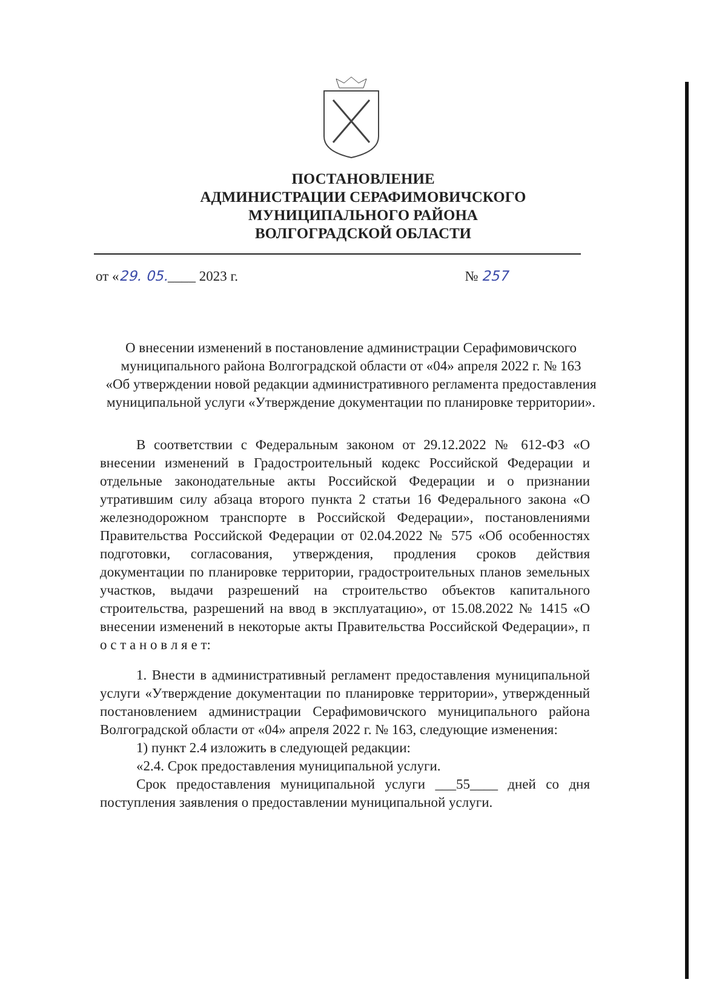ПОСТАНОВЛЕНИЕ
АДМИНИСТРАЦИИ СЕРАФИМОВИЧСКОГО
МУНИЦИПАЛЬНОГО РАЙОНА
ВОЛГОГРАДСКОЙ ОБЛАСТИ
от «29. 05.____ 2023 г. № 257
О внесении изменений в постановление администрации Серафимовичского муниципального района Волгоградской области от «04» апреля 2022 г. № 163
«Об утверждении новой редакции административного регламента предоставления муниципальной услуги «Утверждение документации по планировке территории».
В соответствии с Федеральным законом от 29.12.2022 № 612-ФЗ «О внесении изменений в Градостроительный кодекс Российской Федерации и отдельные законодательные акты Российской Федерации и о признании утратившим силу абзаца второго пункта 2 статьи 16 Федерального закона «О железнодорожном транспорте в Российской Федерации», постановлениями Правительства Российской Федерации от 02.04.2022 № 575 «Об особенностях подготовки, согласования, утверждения, продления сроков действия документации по планировке территории, градостроительных планов земельных участков, выдачи разрешений на строительство объектов капитального строительства, разрешений на ввод в эксплуатацию», от 15.08.2022 № 1415 «О внесении изменений в некоторые акты Правительства Российской Федерации», п о с т а н о в л я е т:
1. Внести в административный регламент предоставления муниципальной услуги «Утверждение документации по планировке территории», утвержденный постановлением администрации Серафимовичского муниципального района Волгоградской области от «04» апреля 2022 г. № 163, следующие изменения:
1) пункт 2.4 изложить в следующей редакции:
«2.4. Срок предоставления муниципальной услуги.
Срок предоставления муниципальной услуги ___55____ дней со дня поступления заявления о предоставлении муниципальной услуги.